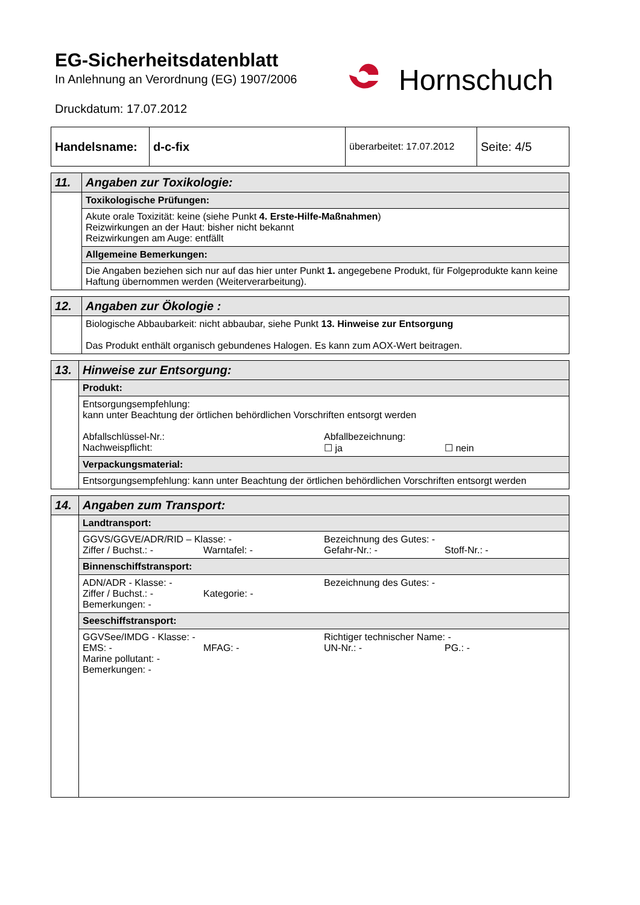EG-Sicherheitsdatenblatt
In Anlehnung an Verordnung (EG) 1907/2006
Druckdatum: 17.07.2012
Hornschuch
| Handelsname: | d-c-fix | überarbeitet: 17.07.2012 | Seite: 4/5 |
| 11. | Angaben zur Toxikologie: |
| | Toxikologische Prüfungen: |
| | Akute orale Toxizität: keine (siehe Punkt 4. Erste-Hilfe-Maßnahmen ) Reizwirkungen an der Haut: bisher nicht bekannt Reizwirkungen am Auge: entfällt |
| | Allgemeine Bemerkungen: |
| | Die Angaben beziehen sich nur auf das hier unter Punkt 1. angegebene Produkt, für Folgeprodukte kann keine Haftung übernommen werden (Weiterverarbeitung). |
| 12. | Angaben zur Ökologie : |
| | Biologische Abbaubarkeit: nicht abbaubar, siehe Punkt 13. Hinweise zur Entsorgung Das Produkt enthält organisch gebundenes Halogen. Es kann zum AOX-Wert beitragen. |
| 13. | Hinweise zur Entsorgung: |
| | Produkt: |
| | Entsorgungsempfehlung: kann unter Beachtung der örtlichen behördlichen Vorschriften entsorgt werden Abfallschlüssel-Nr.: Abfallbezeichnung: Nachweispflicht: ☐ ja ☐ nein |
| | Verpackungsmaterial: |
| | Entsorgungsempfehlung: kann unter Beachtung der örtlichen behördlichen Vorschriften entsorgt werden |
| 14. | Angaben zum Transport: |
| | Landtransport: |
| | GGVS/GGVE/ADR/RID – Klasse: - Bezeichnung des Gutes: - Ziffer / Buchst.: - Warntafel: - Gefahr-Nr.: - Stoff-Nr.: - |
| | Binnenschiffstransport: |
| | ADN/ADR - Klasse: - Bezeichnung des Gutes: - Ziffer / Buchst.: - Kategorie: - Bemerkungen: - |
| | Seeschiffstransport: |
| | GGVSee/IMDG - Klasse: - Richtiger technischer Name: - EMS: - MFAG: - UN-Nr.: - PG.: - Marine pollutant: - Bemerkungen: - |